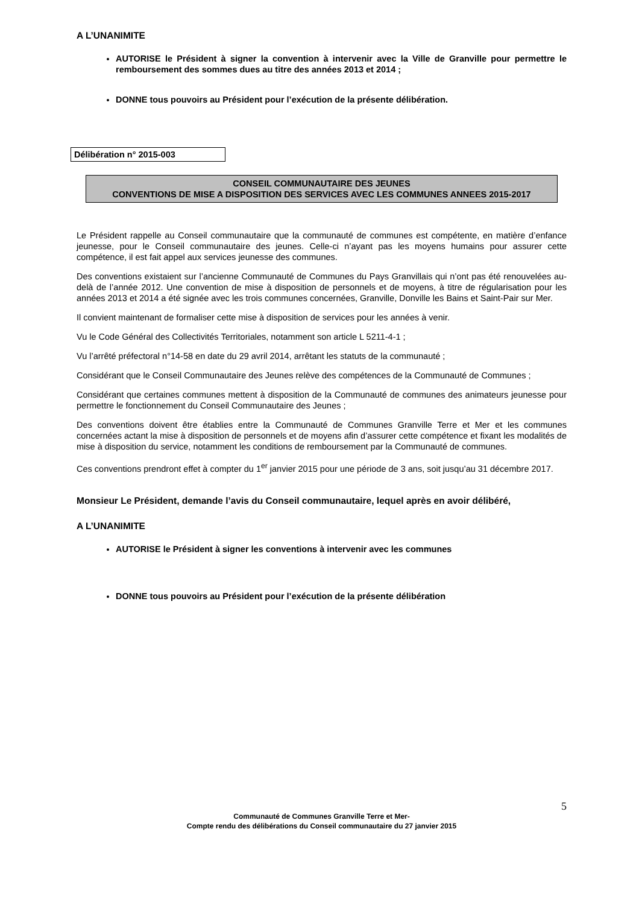A L’UNANIMITE
AUTORISE le Président à signer la convention à intervenir avec la Ville de Granville pour permettre le remboursement des sommes dues au titre des années 2013 et 2014 ;
DONNE tous pouvoirs au Président pour l’exécution de la présente délibération.
Délibération n° 2015-003
CONSEIL COMMUNAUTAIRE DES JEUNES
CONVENTIONS DE MISE A DISPOSITION DES SERVICES AVEC LES COMMUNES ANNEES 2015-2017
Le Président rappelle au Conseil communautaire que la communauté de communes est compétente, en matière d’enfance jeunesse, pour le Conseil communautaire des jeunes. Celle-ci n’ayant pas les moyens humains pour assurer cette compétence, il est fait appel aux services jeunesse des communes.
Des conventions existaient sur l’ancienne Communauté de Communes du Pays Granvillais qui n’ont pas été renouvelées au-delà de l’année 2012. Une convention de mise à disposition de personnels et de moyens, à titre de régularisation pour les années 2013 et 2014 a été signée avec les trois communes concernées, Granville, Donville les Bains et Saint-Pair sur Mer.
Il convient maintenant de formaliser cette mise à disposition de services pour les années à venir.
Vu le Code Général des Collectivités Territoriales, notamment son article L 5211-4-1 ;
Vu l’arrêté préfectoral n°14-58 en date du 29 avril 2014, arrêtant les statuts de la communauté ;
Considérant que le Conseil Communautaire des Jeunes relève des compétences de la Communauté de Communes ;
Considérant que certaines communes mettent à disposition de la Communauté de communes des animateurs jeunesse pour permettre le fonctionnement du Conseil Communautaire des Jeunes ;
Des conventions doivent être établies entre la Communauté de Communes Granville Terre et Mer et les communes concernées actant la mise à disposition de personnels et de moyens afin d’assurer cette compétence et fixant les modalités de mise à disposition du service, notamment les conditions de remboursement par la Communauté de communes.
Ces conventions prendront effet à compter du 1<sup>er</sup> janvier 2015 pour une période de 3 ans, soit jusqu’au 31 décembre 2017.
Monsieur Le Président, demande l’avis du Conseil communautaire, lequel après en avoir délibéré,
A L’UNANIMITE
AUTORISE le Président à signer les conventions à intervenir avec les communes
DONNE tous pouvoirs au Président pour l’exécution de la présente délibération
5
Communauté de Communes Granville Terre et Mer-
Compte rendu des délibérations du Conseil communautaire du 27 janvier 2015